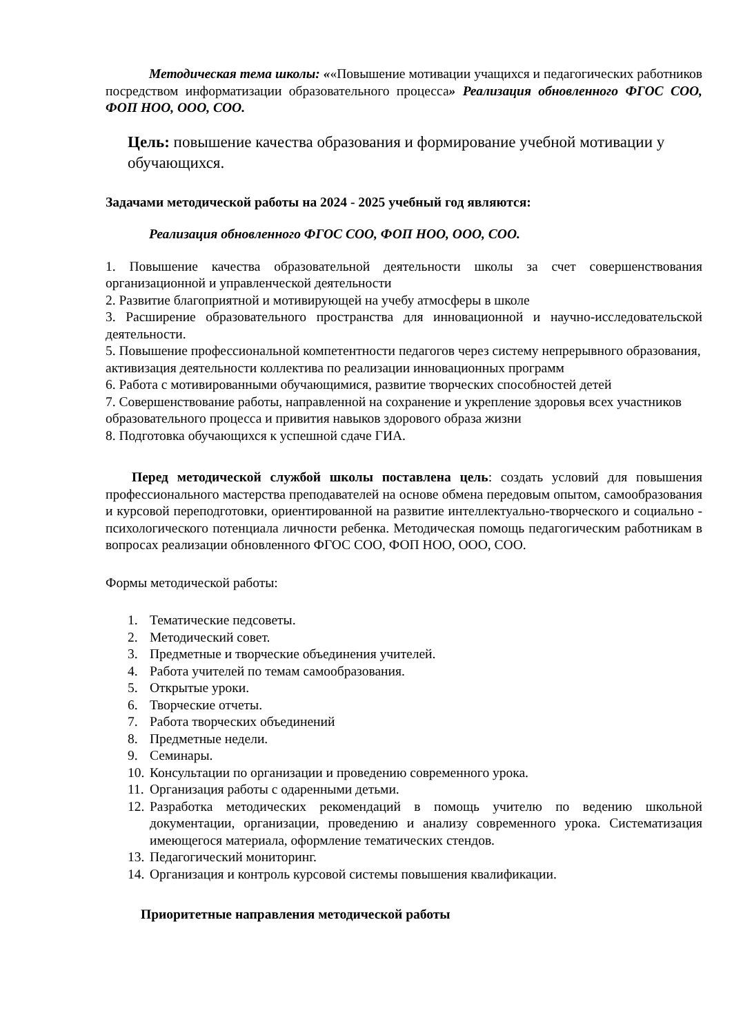Методическая тема школы: ««Повышение мотивации учащихся и педагогических работников посредством информатизации образовательного процесса» Реализация обновленного ФГОС СОО, ФОП НОО, ООО, СОО.
Цель: повышение качества образования и формирование учебной мотивации у обучающихся.
Задачами методической работы на 2024 - 2025 учебный год являются:
Реализация обновленного ФГОС СОО, ФОП НОО, ООО, СОО.
1. Повышение качества образовательной деятельности школы за счет совершенствования организационной и управленческой деятельности
2. Развитие благоприятной и мотивирующей на учебу атмосферы в школе
3. Расширение образовательного пространства для инновационной и научно-исследовательской деятельности.
5. Повышение профессиональной компетентности педагогов через систему непрерывного образования, активизация деятельности коллектива по реализации инновационных программ
6. Работа с мотивированными обучающимися, развитие творческих способностей детей
7. Совершенствование работы, направленной на сохранение и укрепление здоровья всех участников образовательного процесса и привития навыков здорового образа жизни
8. Подготовка обучающихся к успешной сдаче ГИА.
Перед методической службой школы поставлена цель: создать условий для повышения профессионального мастерства преподавателей на основе обмена передовым опытом, самообразования и курсовой переподготовки, ориентированной на развитие интеллектуально-творческого и социально - психологического потенциала личности ребенка. Методическая помощь педагогическим работникам в вопросах реализации обновленного ФГОС СОО, ФОП НОО, ООО, СОО.
Формы методической работы:
1. Тематические педсоветы.
2. Методический совет.
3. Предметные и творческие объединения учителей.
4. Работа учителей по темам самообразования.
5. Открытые уроки.
6. Творческие отчеты.
7. Работа творческих объединений
8. Предметные недели.
9. Семинары.
10. Консультации по организации и проведению современного урока.
11. Организация работы с одаренными детьми.
12. Разработка методических рекомендаций в помощь учителю по ведению школьной документации, организации, проведению и анализу современного урока. Систематизация имеющегося материала, оформление тематических стендов.
13. Педагогический мониторинг.
14. Организация и контроль курсовой системы повышения квалификации.
Приоритетные направления методической работы